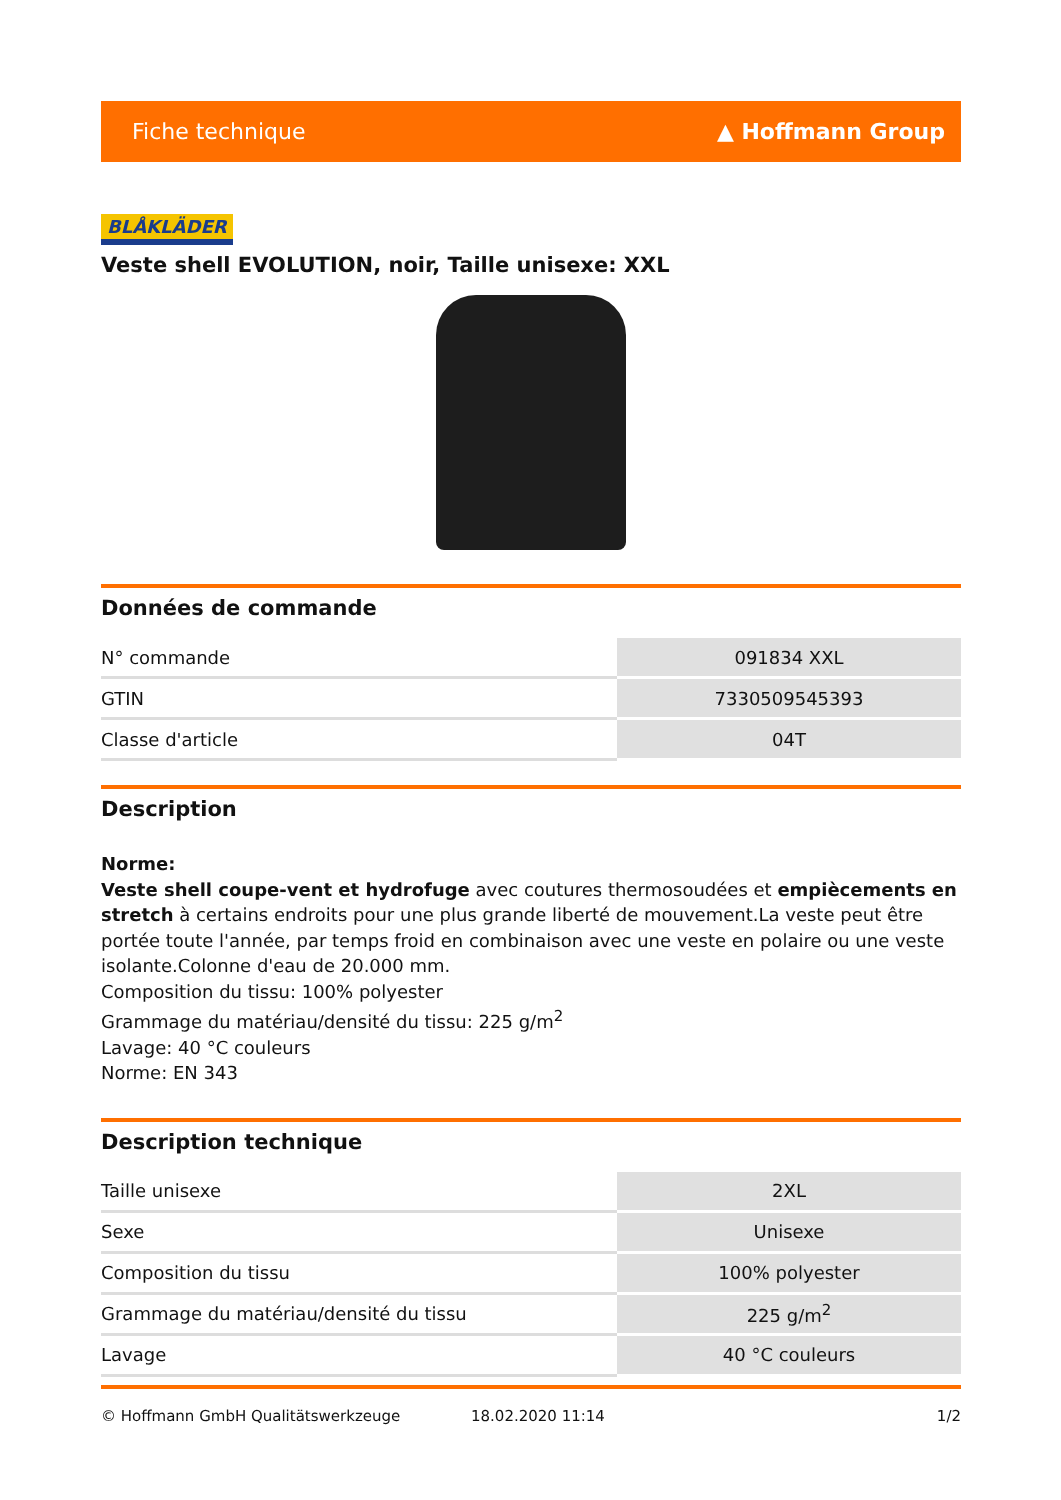Fiche technique ▲ Hoffmann Group
BLÅKLÄDER
Veste shell EVOLUTION, noir, Taille unisexe: XXL
Données de commande
| N° commande | 091834 XXL |
| GTIN | 7330509545393 |
| Classe d'article | 04T |
Description
Norme:
Veste shell coupe-vent et hydrofuge avec coutures thermosoudées et empiècements en stretch à certains endroits pour une plus grande liberté de mouvement.La veste peut être portée toute l'année, par temps froid en combinaison avec une veste en polaire ou une veste isolante.Colonne d'eau de 20.000 mm.
Composition du tissu: 100% polyester
Grammage du matériau/densité du tissu: 225 g/m<sup>2</sup>
Lavage: 40 °C couleurs
Norme: EN 343
Description technique
| Taille unisexe | 2XL |
| Sexe | Unisexe |
| Composition du tissu | 100% polyester |
| Grammage du matériau/densité du tissu | 225 g/m<sup>2</sup> |
| Lavage | 40 °C couleurs |
© Hoffmann GmbH Qualitätswerkzeuge 18.02.2020 11:14 1/2